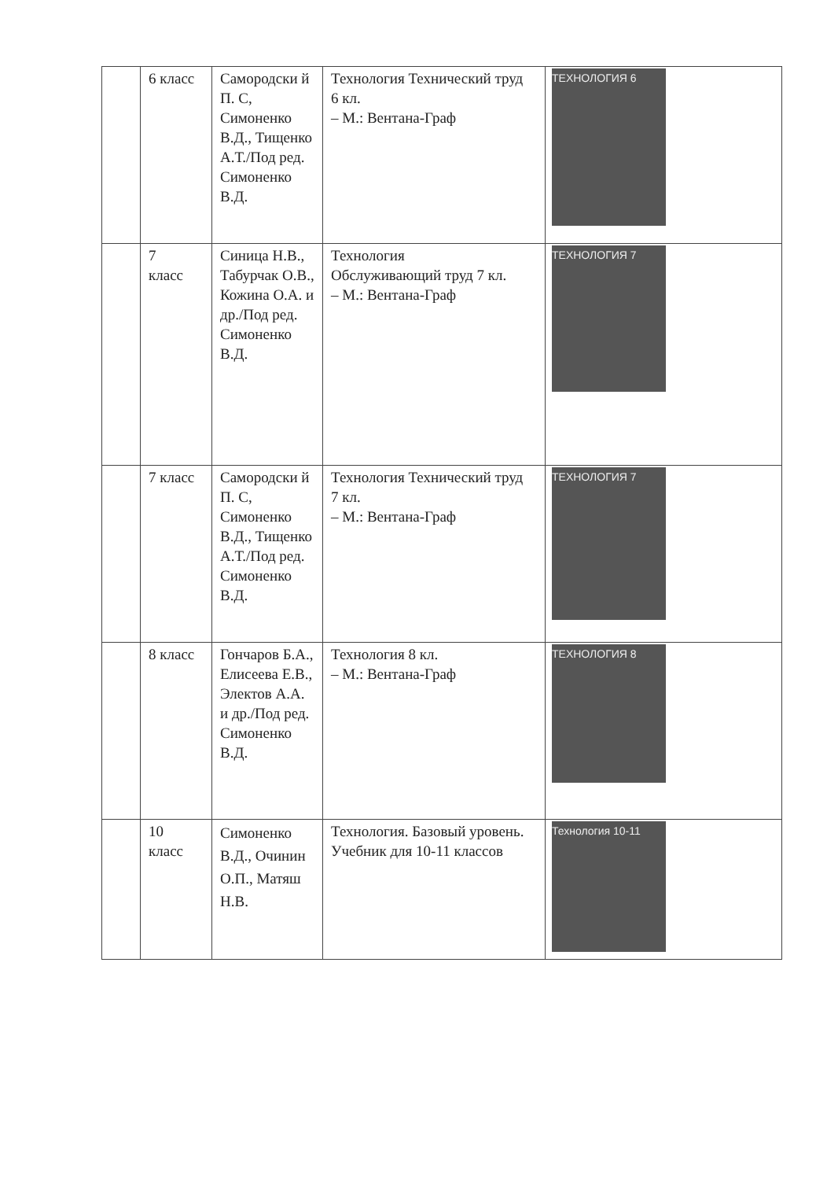| | 6 класс | Самородски й П. С, Симоненко В.Д., Тищенко А.Т./Под ред. Симоненко В.Д. | Технология Технический труд 6 кл. – М.: Вентана-Граф | ТЕХНОЛОГИЯ 6 |
| | 7 класс | Синица Н.В., Табурчак О.В., Кожина О.А. и др./Под ред. Симоненко В.Д. | Технология Обслуживающий труд 7 кл. – М.: Вентана-Граф | ТЕХНОЛОГИЯ 7 |
| | 7 класс | Самородски й П. С, Симоненко В.Д., Тищенко А.Т./Под ред. Симоненко В.Д. | Технология Технический труд 7 кл. – М.: Вентана-Граф | ТЕХНОЛОГИЯ 7 |
| | 8 класс | Гончаров Б.А., Елисеева Е.В., Электов А.А. и др./Под ред. Симоненко В.Д. | Технология 8 кл. – М.: Вентана-Граф | ТЕХНОЛОГИЯ 8 |
| | 10 класс | Симоненко В.Д., Очинин О.П., Матяш Н.В. | Технология. Базовый уровень. Учебник для 10-11 классов | Технология 10-11 |